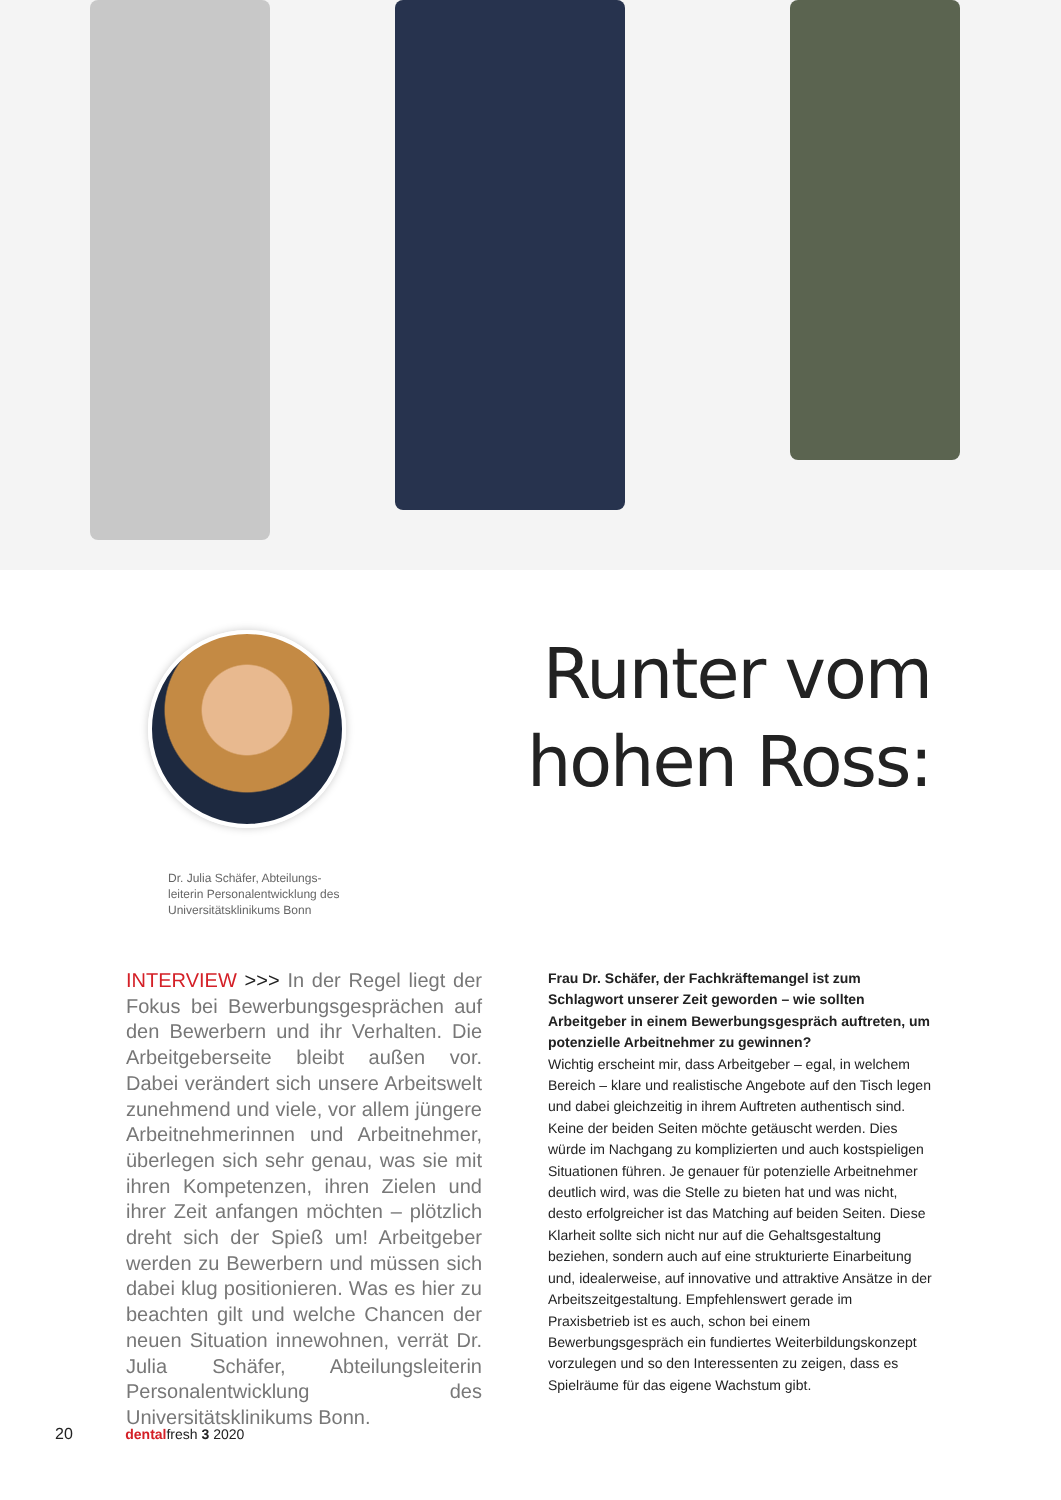Runter vom
hohen Ross:
Dr. Julia Schäfer, Abteilungs­leiterin Personalentwicklung des Universitätsklinikums Bonn
INTERVIEW >>> In der Regel liegt der Fokus bei Bewerbungsgesprächen auf den Bewerbern und ihr Verhalten. Die Arbeitgeberseite bleibt außen vor. Dabei verändert sich unsere Arbeitswelt zunehmend und viele, vor allem jüngere Arbeitnehmerinnen und Arbeitnehmer, überlegen sich sehr genau, was sie mit ihren Kompetenzen, ihren Zielen und ihrer Zeit anfangen möchten – plötzlich dreht sich der Spieß um! Arbeitgeber werden zu Bewerbern und müssen sich dabei klug positionieren. Was es hier zu beachten gilt und welche Chancen der neuen Situation innewohnen, verrät Dr. Julia Schäfer, Abteilungsleiterin Personalentwicklung des Universitätsklinikums Bonn.
Frau Dr. Schäfer, der Fachkräftemangel ist zum Schlagwort unserer Zeit geworden – wie sollten Arbeitgeber in einem Bewerbungsgespräch auftreten, um potenzielle Arbeitnehmer zu gewinnen?
Wichtig erscheint mir, dass Arbeitgeber – egal, in welchem Bereich – klare und realistische Angebote auf den Tisch legen und dabei gleichzeitig in ihrem Auftreten authentisch sind. Keine der beiden Seiten möchte getäuscht werden. Dies würde im Nachgang zu komplizierten und auch kostspieligen Situationen führen. Je genauer für potenzielle Arbeitnehmer deutlich wird, was die Stelle zu bieten hat und was nicht, desto erfolgreicher ist das Matching auf beiden Seiten. Diese Klarheit sollte sich nicht nur auf die Gehaltsgestaltung beziehen, sondern auch auf eine strukturierte Einarbeitung und, idealerweise, auf innovative und attraktive Ansätze in der Arbeitszeitgestaltung. Empfehlenswert gerade im Praxisbetrieb ist es auch, schon bei einem Bewerbungsgespräch ein fundiertes Weiterbildungskonzept vorzulegen und so den Interessenten zu zeigen, dass es Spielräume für das eigene Wachstum gibt.
20 dentalfresh 3 2020